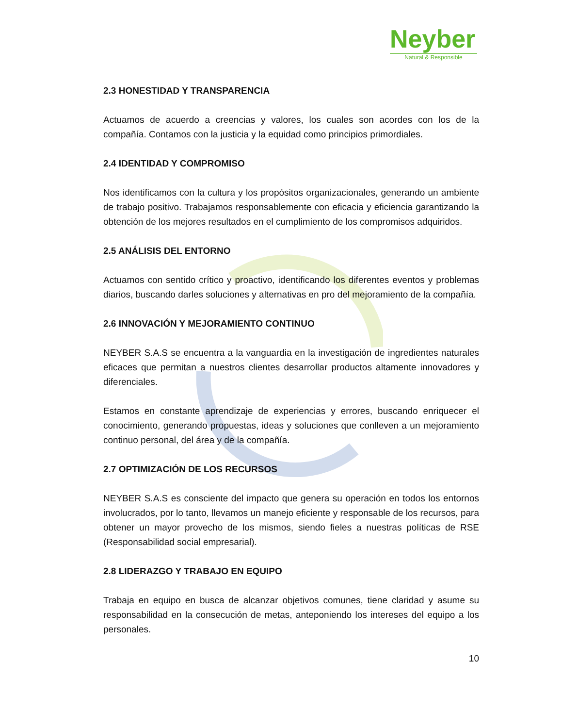Neyber
Natural & Responsible
2.3 HONESTIDAD Y TRANSPARENCIA
Actuamos de acuerdo a creencias y valores, los cuales son acordes con los de la compañía. Contamos con la justicia y la equidad como principios primordiales.
2.4 IDENTIDAD Y COMPROMISO
Nos identificamos con la cultura y los propósitos organizacionales, generando un ambiente de trabajo positivo. Trabajamos responsablemente con eficacia y eficiencia garantizando la obtención de los mejores resultados en el cumplimiento de los compromisos adquiridos.
2.5 ANÁLISIS DEL ENTORNO
Actuamos con sentido crítico y proactivo, identificando los diferentes eventos y problemas diarios, buscando darles soluciones y alternativas en pro del mejoramiento de la compañía.
2.6 INNOVACIÓN Y MEJORAMIENTO CONTINUO
NEYBER S.A.S se encuentra a la vanguardia en la investigación de ingredientes naturales eficaces que permitan a nuestros clientes desarrollar productos altamente innovadores y diferenciales.
Estamos en constante aprendizaje de experiencias y errores, buscando enriquecer el conocimiento, generando propuestas, ideas y soluciones que conlleven a un mejoramiento continuo personal, del área y de la compañía.
2.7 OPTIMIZACIÓN DE LOS RECURSOS
NEYBER S.A.S es consciente del impacto que genera su operación en todos los entornos involucrados, por lo tanto, llevamos un manejo eficiente y responsable de los recursos, para obtener un mayor provecho de los mismos, siendo fieles a nuestras políticas de RSE (Responsabilidad social empresarial).
2.8 LIDERAZGO Y TRABAJO EN EQUIPO
Trabaja en equipo en busca de alcanzar objetivos comunes, tiene claridad y asume su responsabilidad en la consecución de metas, anteponiendo los intereses del equipo a los personales.
10